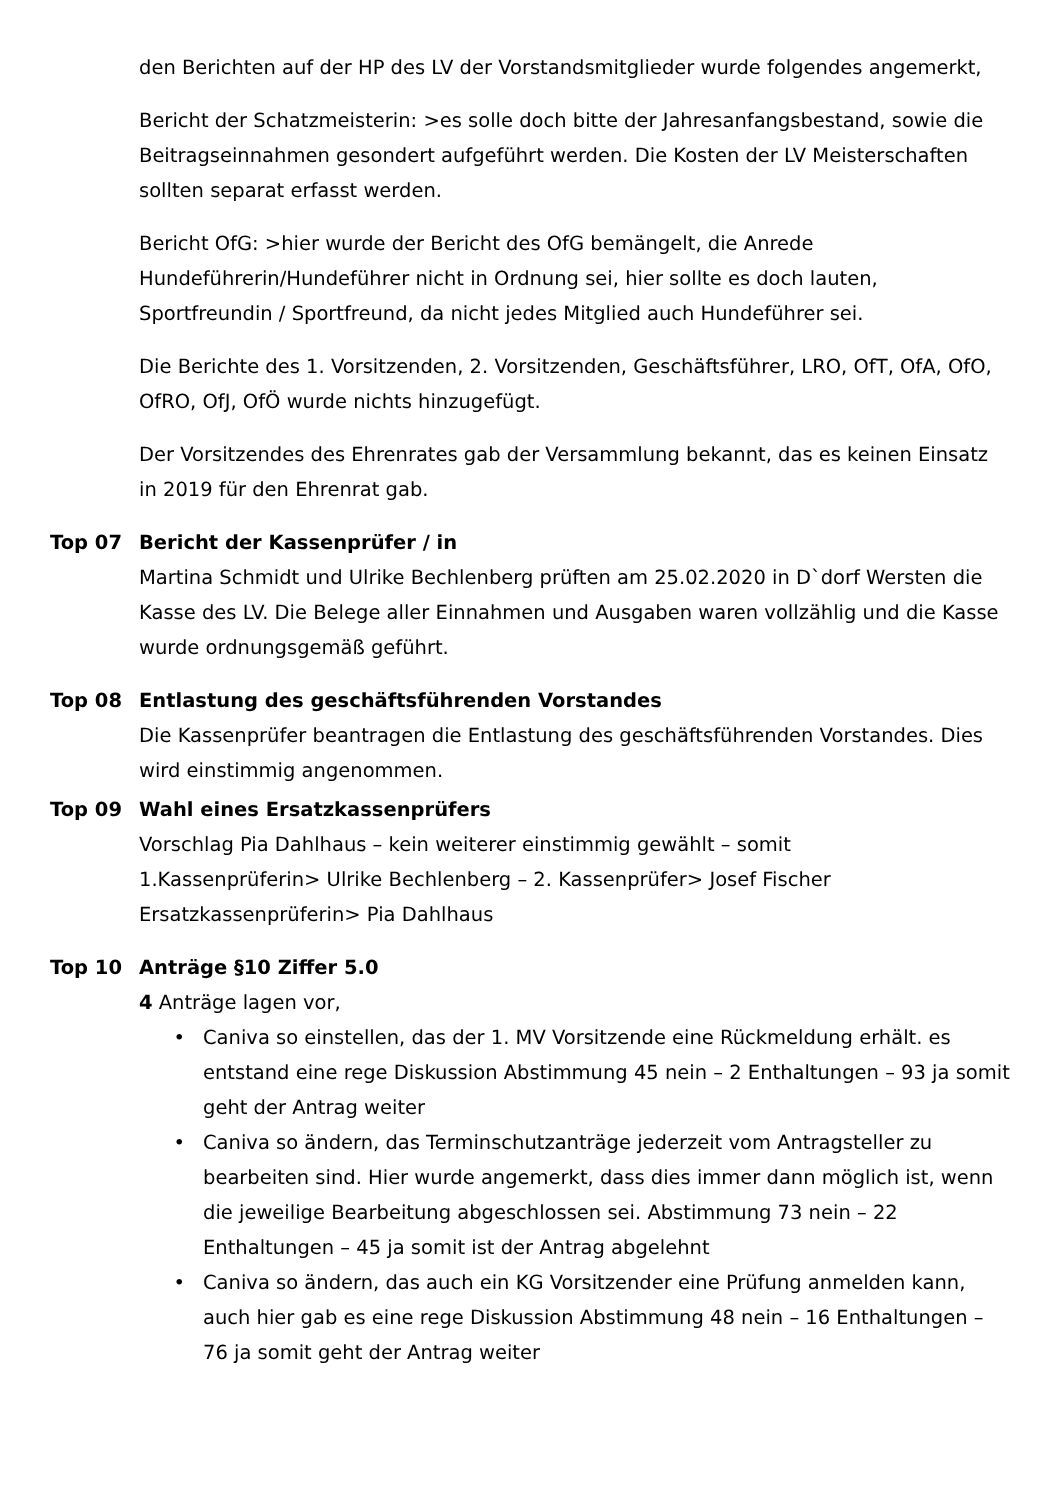den Berichten auf der HP des LV der Vorstandsmitglieder wurde folgendes angemerkt,
Bericht der Schatzmeisterin: >es solle doch bitte der Jahresanfangsbestand, sowie die Beitragseinnahmen gesondert aufgeführt werden. Die Kosten der LV Meisterschaften sollten separat erfasst werden.
Bericht OfG: >hier wurde der Bericht des OfG bemängelt, die Anrede Hundeführerin/Hundeführer nicht in Ordnung sei, hier sollte es doch lauten, Sportfreundin / Sportfreund, da nicht jedes Mitglied auch Hundeführer sei.
Die Berichte des 1. Vorsitzenden, 2. Vorsitzenden, Geschäftsführer, LRO, OfT, OfA, OfO, OfRO, OfJ, OfÖ wurde nichts hinzugefügt.
Der Vorsitzendes des Ehrenrates gab der Versammlung bekannt, das es keinen Einsatz in 2019 für den Ehrenrat gab.
Top 07 Bericht der Kassenprüfer / in
Martina Schmidt und Ulrike Bechlenberg prüften am 25.02.2020 in D`dorf Wersten die Kasse des LV. Die Belege aller Einnahmen und Ausgaben waren vollzählig und die Kasse wurde ordnungsgemäß geführt.
Top 08 Entlastung des geschäftsführenden Vorstandes
Die Kassenprüfer beantragen die Entlastung des geschäftsführenden Vorstandes. Dies wird einstimmig angenommen.
Top 09 Wahl eines Ersatzkassenprüfers
Vorschlag Pia Dahlhaus – kein weiterer einstimmig gewählt – somit
1.Kassenprüferin> Ulrike Bechlenberg – 2. Kassenprüfer> Josef Fischer
Ersatzkassenprüferin> Pia Dahlhaus
Top 10 Anträge §10 Ziffer 5.0
4 Anträge lagen vor,
• Caniva so einstellen, das der 1. MV Vorsitzende eine Rückmeldung erhält. es entstand eine rege Diskussion Abstimmung 45 nein – 2 Enthaltungen – 93 ja somit geht der Antrag weiter
• Caniva so ändern, das Terminschutzanträge jederzeit vom Antragsteller zu bearbeiten sind. Hier wurde angemerkt, dass dies immer dann möglich ist, wenn die jeweilige Bearbeitung abgeschlossen sei. Abstimmung 73 nein – 22 Enthaltungen – 45 ja somit ist der Antrag abgelehnt
• Caniva so ändern, das auch ein KG Vorsitzender eine Prüfung anmelden kann, auch hier gab es eine rege Diskussion Abstimmung 48 nein – 16 Enthaltungen – 76 ja somit geht der Antrag weiter